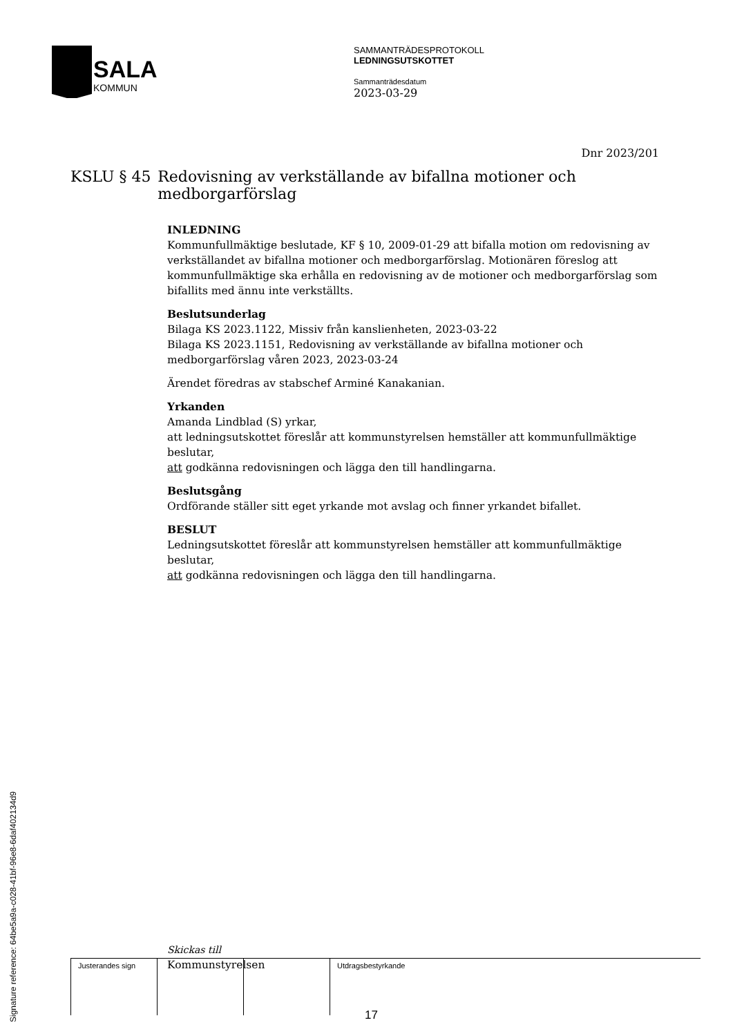SALA
KOMMUN
SAMMANTRÄDESPROTOKOLL
LEDNINGSUTSKOTTET
Sammanträdesdatum
2023-03-29
Dnr 2023/201
KSLU § 45 Redovisning av verkställande av bifallna motioner och medborgarförslag
INLEDNING
Kommunfullmäktige beslutade, KF § 10, 2009-01-29 att bifalla motion om redovisning av verkställandet av bifallna motioner och medborgarförslag. Motionären föreslog att kommunfullmäktige ska erhålla en redovisning av de motioner och medborgarförslag som bifallits med ännu inte verkställts.
Beslutsunderlag
Bilaga KS 2023.1122, Missiv från kanslienheten, 2023-03-22
Bilaga KS 2023.1151, Redovisning av verkställande av bifallna motioner och medborgarförslag våren 2023, 2023-03-24
Ärendet föredras av stabschef Arminé Kanakanian.
Yrkanden
Amanda Lindblad (S) yrkar,
att ledningsutskottet föreslår att kommunstyrelsen hemställer att kommunfullmäktige beslutar,
att godkänna redovisningen och lägga den till handlingarna.
Beslutsgång
Ordförande ställer sitt eget yrkande mot avslag och finner yrkandet bifallet.
BESLUT
Ledningsutskottet föreslår att kommunstyrelsen hemställer att kommunfullmäktige beslutar,
att godkänna redovisningen och lägga den till handlingarna.
Skickas till
Kommunstyrelsen
Signature reference: 64be5a9a-c028-41bf-96e8-6daf402134d9
| Justerandes sign | | | Utdragsbestyrkande |
17